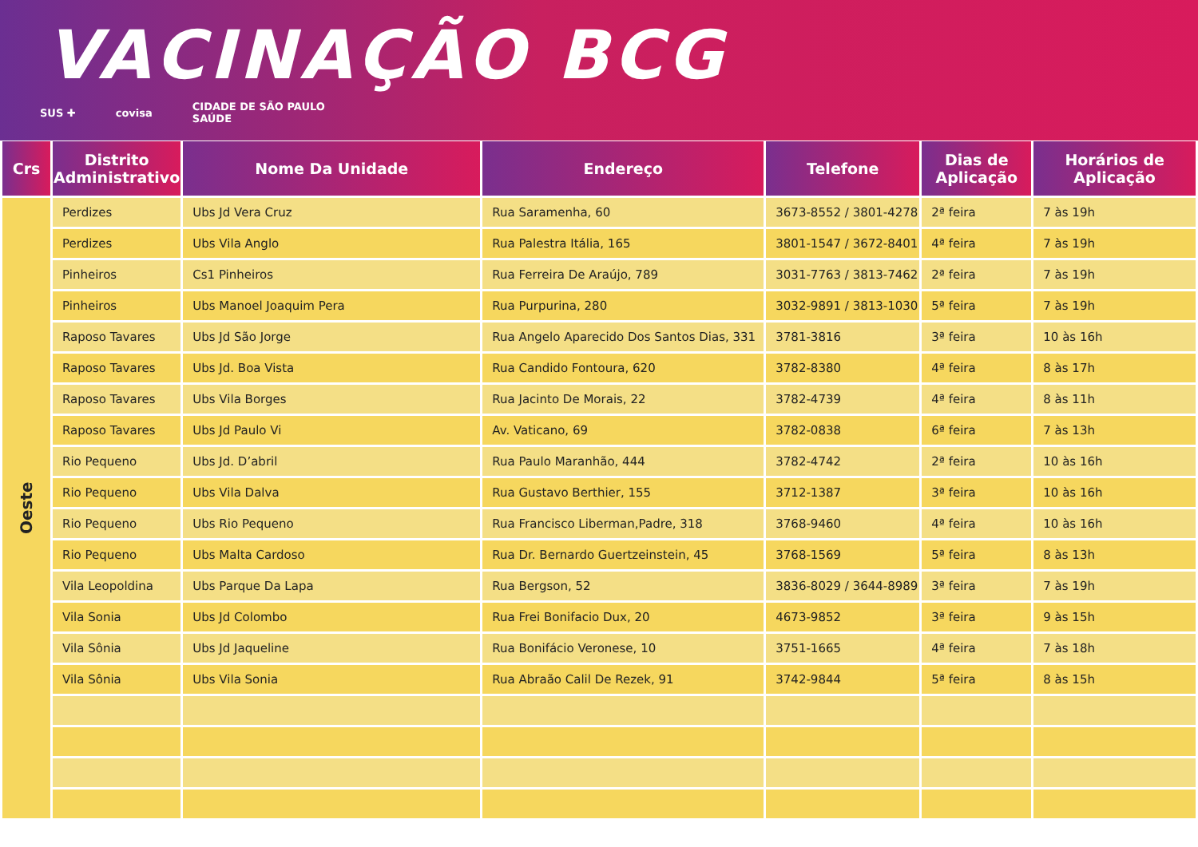VACINAÇÃO BCG
SUS ✚ covisa CIDADE DE SÃO PAULO
SAÚDE
| Crs | Distrito Administrativo | Nome Da Unidade | Endereço | Telefone | Dias de Aplicação | Horários de Aplicação |
| --- | --- | --- | --- | --- | --- | --- |
| Oeste | Perdizes | Ubs Jd Vera Cruz | Rua Saramenha, 60 | 3673-8552 / 3801-4278 | 2ª feira | 7 às 19h |
| | Perdizes | Ubs Vila Anglo | Rua Palestra Itália, 165 | 3801-1547 / 3672-8401 | 4ª feira | 7 às 19h |
| | Pinheiros | Cs1 Pinheiros | Rua Ferreira De Araújo, 789 | 3031-7763 / 3813-7462 | 2ª feira | 7 às 19h |
| | Pinheiros | Ubs Manoel Joaquim Pera | Rua Purpurina, 280 | 3032-9891 / 3813-1030 | 5ª feira | 7 às 19h |
| | Raposo Tavares | Ubs Jd São Jorge | Rua Angelo Aparecido Dos Santos Dias, 331 | 3781-3816 | 3ª feira | 10 às 16h |
| | Raposo Tavares | Ubs Jd. Boa Vista | Rua Candido Fontoura, 620 | 3782-8380 | 4ª feira | 8 às 17h |
| | Raposo Tavares | Ubs Vila Borges | Rua Jacinto De Morais, 22 | 3782-4739 | 4ª feira | 8 às 11h |
| | Raposo Tavares | Ubs Jd Paulo Vi | Av. Vaticano, 69 | 3782-0838 | 6ª feira | 7 às 13h |
| | Rio Pequeno | Ubs Jd. D’abril | Rua Paulo Maranhão, 444 | 3782-4742 | 2ª feira | 10 às 16h |
| | Rio Pequeno | Ubs Vila Dalva | Rua Gustavo Berthier, 155 | 3712-1387 | 3ª feira | 10 às 16h |
| | Rio Pequeno | Ubs Rio Pequeno | Rua Francisco Liberman,Padre, 318 | 3768-9460 | 4ª feira | 10 às 16h |
| | Rio Pequeno | Ubs Malta Cardoso | Rua Dr. Bernardo Guertzeinstein, 45 | 3768-1569 | 5ª feira | 8 às 13h |
| | Vila Leopoldina | Ubs Parque Da Lapa | Rua Bergson, 52 | 3836-8029 / 3644-8989 | 3ª feira | 7 às 19h |
| | Vila Sonia | Ubs Jd Colombo | Rua Frei Bonifacio Dux, 20 | 4673-9852 | 3ª feira | 9 às 15h |
| | Vila Sônia | Ubs Jd Jaqueline | Rua Bonifácio Veronese, 10 | 3751-1665 | 4ª feira | 7 às 18h |
| | Vila Sônia | Ubs Vila Sonia | Rua Abraão Calil De Rezek, 91 | 3742-9844 | 5ª feira | 8 às 15h |